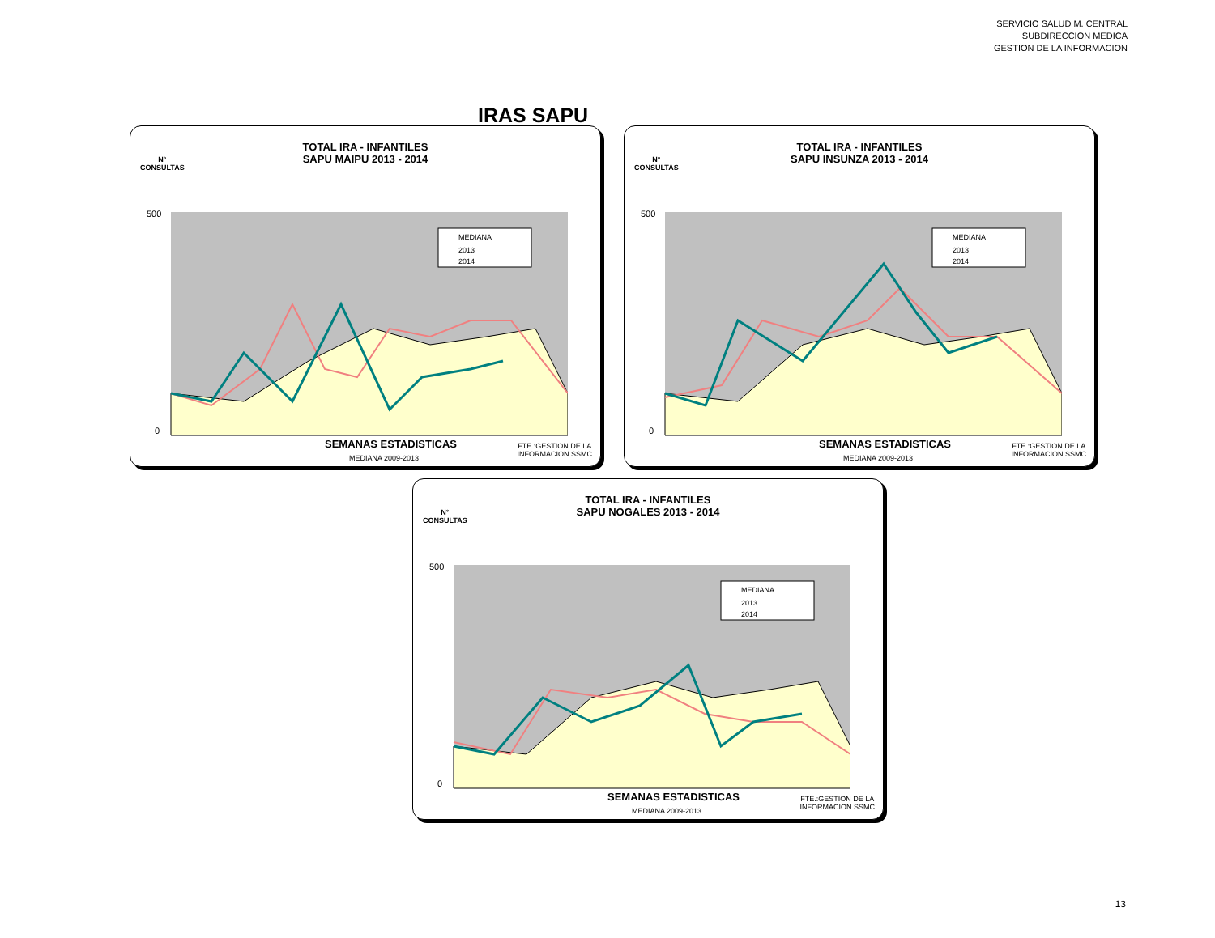SERVICIO SALUD M. CENTRAL
SUBDIRECCION MEDICA
GESTION DE LA INFORMACION
IRAS SAPU
TOTAL IRA - INFANTILES
SAPU MAIPU 2013 - 2014
N°
CONSULTAS
500
0
MEDIANA
2013
2014
SEMANAS ESTADISTICAS
MEDIANA 2009-2013
FTE.:GESTION DE LA
INFORMACION SSMC
TOTAL IRA - INFANTILES
SAPU INSUNZA 2013 - 2014
N°
CONSULTAS
500
0
MEDIANA
2013
2014
SEMANAS ESTADISTICAS
MEDIANA 2009-2013
FTE.:GESTION DE LA
INFORMACION SSMC
TOTAL IRA - INFANTILES
SAPU NOGALES 2013 - 2014
N°
CONSULTAS
500
0
MEDIANA
2013
2014
SEMANAS ESTADISTICAS
MEDIANA 2009-2013
FTE.:GESTION DE LA
INFORMACION SSMC
13